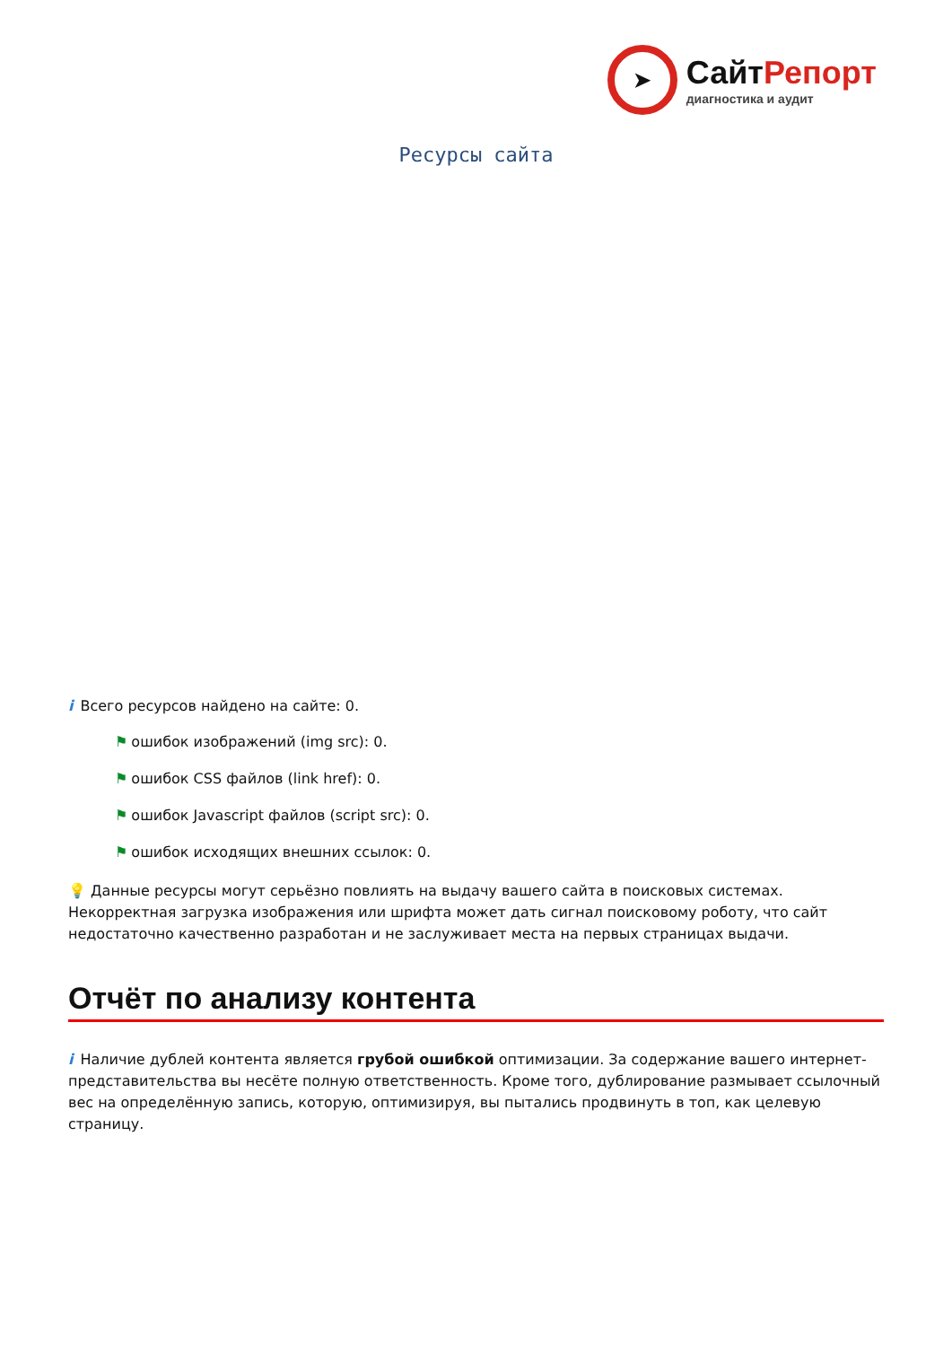➤
СайтРепорт
диагностика и аудит
Ресурсы сайта
i Всего ресурсов найдено на сайте: 0.
⚑ ошибок изображений (img src): 0.
⚑ ошибок CSS файлов (link href): 0.
⚑ ошибок Javascript файлов (script src): 0.
⚑ ошибок исходящих внешних ссылок: 0.
💡 Данные ресурсы могут серьёзно повлиять на выдачу вашего сайта в поисковых системах. Некорректная загрузка изображения или шрифта может дать сигнал поисковому роботу, что сайт недостаточно качественно разработан и не заслуживает места на первых страницах выдачи.
Отчёт по анализу контента
i Наличие дублей контента является грубой ошибкой оптимизации. За содержание вашего интернет-представительства вы несёте полную ответственность. Кроме того, дублирование размывает ссылочный вес на определённую запись, которую, оптимизируя, вы пытались продвинуть в топ, как целевую страницу.